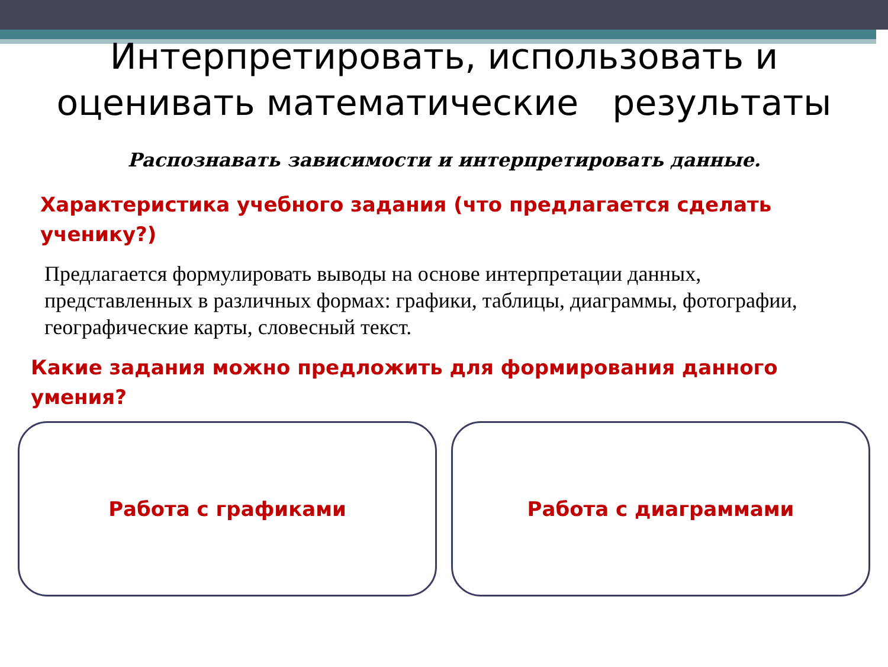Интерпретировать, использовать и
оценивать математические результаты
Распознавать зависимости и интерпретировать данные.
Характеристика учебного задания (что предлагается сделать ученику?)
Предлагается формулировать выводы на основе интерпретации данных, представленных в различных формах: графики, таблицы, диаграммы, фотографии, географические карты, словесный текст.
Какие задания можно предложить для формирования данного умения?
Работа с графиками Работа с диаграммами